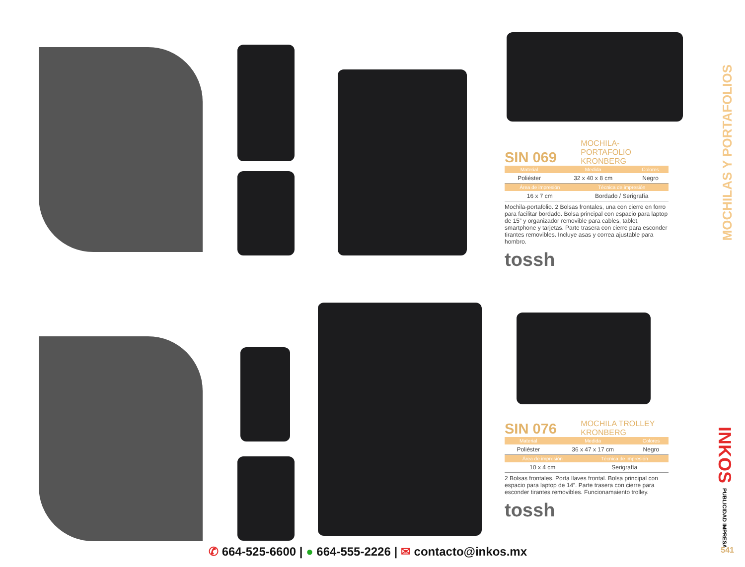SIN 069 MOCHILA-PORTAFOLIO KRONBERG
| Material | Medida | Colores |
| --- | --- | --- |
| Poliéster | 32 x 40 x 8 cm | Negro |
| Área de impresión | Técnica de impresión |
| --- | --- |
| 16 x 7 cm | Bordado / Serigrafía |
Mochila-portafolio. 2 Bolsas frontales, una con cierre en forro para facilitar bordado. Bolsa principal con espacio para laptop de 15” y organizador removible para cables, tablet, smartphone y tarjetas. Parte trasera con cierre para esconder tirantes removibles. Incluye asas y correa ajustable para hombro.
tossh
SIN 076 MOCHILA TROLLEY KRONBERG
| Material | Medida | Colores |
| --- | --- | --- |
| Poliéster | 36 x 47 x 17 cm | Negro |
| Área de impresión | Técnica de impresión |
| --- | --- |
| 10 x 4 cm | Serigrafía |
2 Bolsas frontales. Porta llaves frontal. Bolsa principal con espacio para laptop de 14”. Parte trasera con cierre para esconder tirantes removibles. Funcionamaiento trolley.
tossh
MOCHILAS Y PORTAFOLIOS
INKOS PUBLICIDAD IMPRESA
✆ 664-525-6600 | ● 664-555-2226 | ✉ contacto@inkos.mx
541